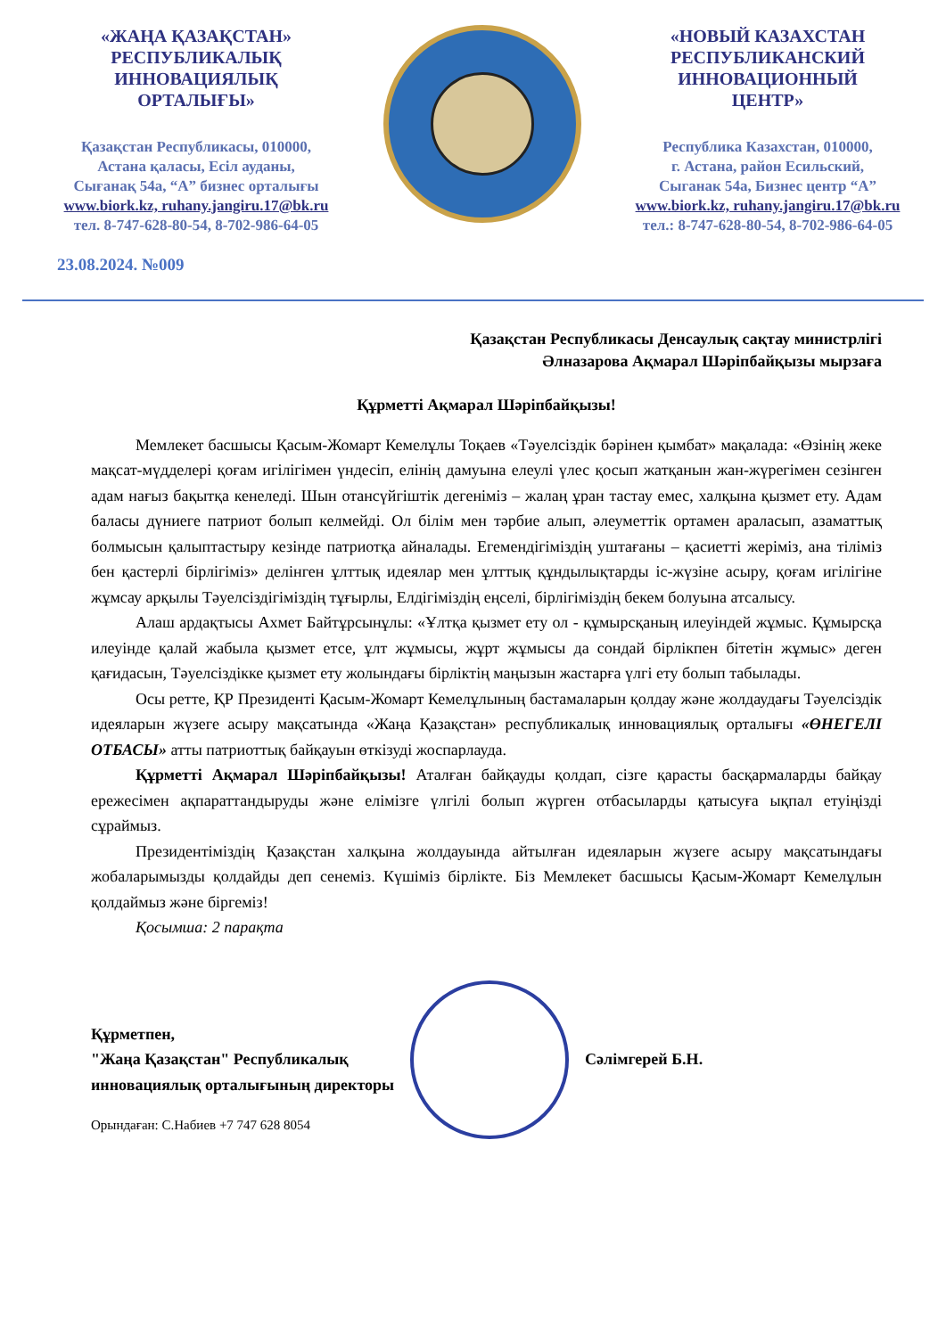«ЖАҢА ҚАЗАҚСТАН»
РЕСПУБЛИКАЛЫҚ
ИННОВАЦИЯЛЫҚ
ОРТАЛЫҒЫ»
Қазақстан Республикасы, 010000,
Астана қаласы, Есіл ауданы,
Сығанақ 54а, “А” бизнес орталығы
www.biork.kz, ruhany.jangiru.17@bk.ru
тел. 8-747-628-80-54, 8-702-986-64-05
«НОВЫЙ КАЗАХСТАН
РЕСПУБЛИКАНСКИЙ
ИННОВАЦИОННЫЙ
ЦЕНТР»
Республика Казахстан, 010000,
г. Астана, район Есильский,
Сыганак 54а, Бизнес центр “А”
www.biork.kz, ruhany.jangiru.17@bk.ru
тел.: 8-747-628-80-54, 8-702-986-64-05
23.08.2024. №009
Қазақстан Республикасы Денсаулық сақтау министрлігі
Әлназарова Ақмарал Шәріпбайқызы мырзаға
Құрметті Ақмарал Шәріпбайқызы!
Мемлекет басшысы Қасым-Жомарт Кемелұлы Тоқаев «Тәуелсіздік бәрінен қымбат» мақалада: «Өзінің жеке мақсат-мүдделері қоғам игілігімен үндесіп, елінің дамуына елеулі үлес қосып жатқанын жан-жүрегімен сезінген адам нағыз бақытқа кенеледі. Шын отансүйгіштік дегеніміз – жалаң ұран тастау емес, халқына қызмет ету. Адам баласы дүниеге патриот болып келмейді. Ол білім мен тәрбие алып, әлеуметтік ортамен араласып, азаматтық болмысын қалыптастыру кезінде патриотқа айналады. Егемендігіміздің уштағаны – қасиетті жеріміз, ана тіліміз бен қастерлі бірлігіміз» делінген ұлттық идеялар мен ұлттық құндылықтарды іс-жүзіне асыру, қоғам игілігіне жұмсау арқылы Тәуелсіздігіміздің тұғырлы, Елдігіміздің еңселі, бірлігіміздің бекем болуына атсалысу.
Алаш ардақтысы Ахмет Байтұрсынұлы: «Ұлтқа қызмет ету ол - құмырсқаның илеуіндей жұмыс. Құмырсқа илеуінде қалай жабыла қызмет етсе, ұлт жұмысы, жұрт жұмысы да сондай бірлікпен бітетін жұмыс» деген қағидасын, Тәуелсіздікке қызмет ету жолындағы бірліктің маңызын жастарға үлгі ету болып табылады.
Осы ретте, ҚР Президенті Қасым-Жомарт Кемелұлының бастамаларын қолдау және жолдаудағы Тәуелсіздік идеяларын жүзеге асыру мақсатында «Жаңа Қазақстан» республикалық инновациялық орталығы «ӨНЕГЕЛІ ОТБАСЫ» атты патриоттық байқауын өткізуді жоспарлауда.
Құрметті Ақмарал Шәріпбайқызы! Аталған байқауды қолдап, сізге қарасты басқармаларды байқау ережесімен ақпараттандыруды және елімізге үлгілі болып жүрген отбасыларды қатысуға ықпал етуіңізді сұраймыз.
Президентіміздің Қазақстан халқына жолдауында айтылған идеяларын жүзеге асыру мақсатындағы жобаларымызды қолдайды деп сенеміз. Күшіміз бірлікте. Біз Мемлекет басшысы Қасым-Жомарт Кемелұлын қолдаймыз және біргеміз!
Қосымша: 2 парақта
Құрметпен,
"Жаңа Қазақстан" Республикалық
инновациялық орталығының директоры
Сәлімгерей Б.Н.
Орындаған: С.Набиев +7 747 628 8054